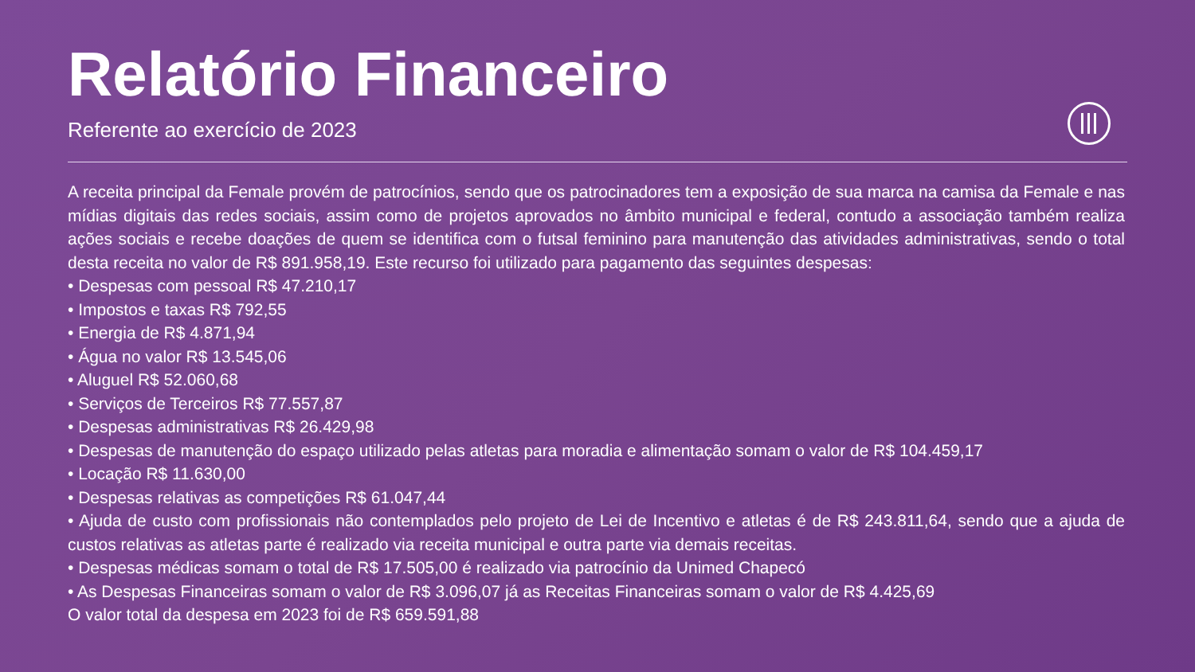Relatório Financeiro
Referente ao exercício de 2023
A receita principal da Female provém de patrocínios, sendo que os patrocinadores tem a exposição de sua marca na camisa da Female e nas mídias digitais das redes sociais, assim como de projetos aprovados no âmbito municipal e federal, contudo a associação também realiza ações sociais e recebe doações de quem se identifica com o futsal feminino para manutenção das atividades administrativas, sendo o total desta receita no valor de R$ 891.958,19. Este recurso foi utilizado para pagamento das seguintes despesas:
• Despesas com pessoal R$ 47.210,17
• Impostos e taxas R$ 792,55
• Energia de R$ 4.871,94
• Água no valor R$ 13.545,06
• Aluguel R$ 52.060,68
• Serviços de Terceiros R$ 77.557,87
• Despesas administrativas R$ 26.429,98
• Despesas de manutenção do espaço utilizado pelas atletas para moradia e alimentação somam o valor de R$ 104.459,17
• Locação R$ 11.630,00
• Despesas relativas as competições R$ 61.047,44
• Ajuda de custo com profissionais não contemplados pelo projeto de Lei de Incentivo e atletas é de R$ 243.811,64, sendo que a ajuda de custos relativas as atletas parte é realizado via receita municipal e outra parte via demais receitas.
• Despesas médicas somam o total de R$ 17.505,00 é realizado via patrocínio da Unimed Chapecó
• As Despesas Financeiras somam o valor de R$ 3.096,07 já as Receitas Financeiras somam o valor de R$ 4.425,69
O valor total da despesa em 2023 foi de R$ 659.591,88